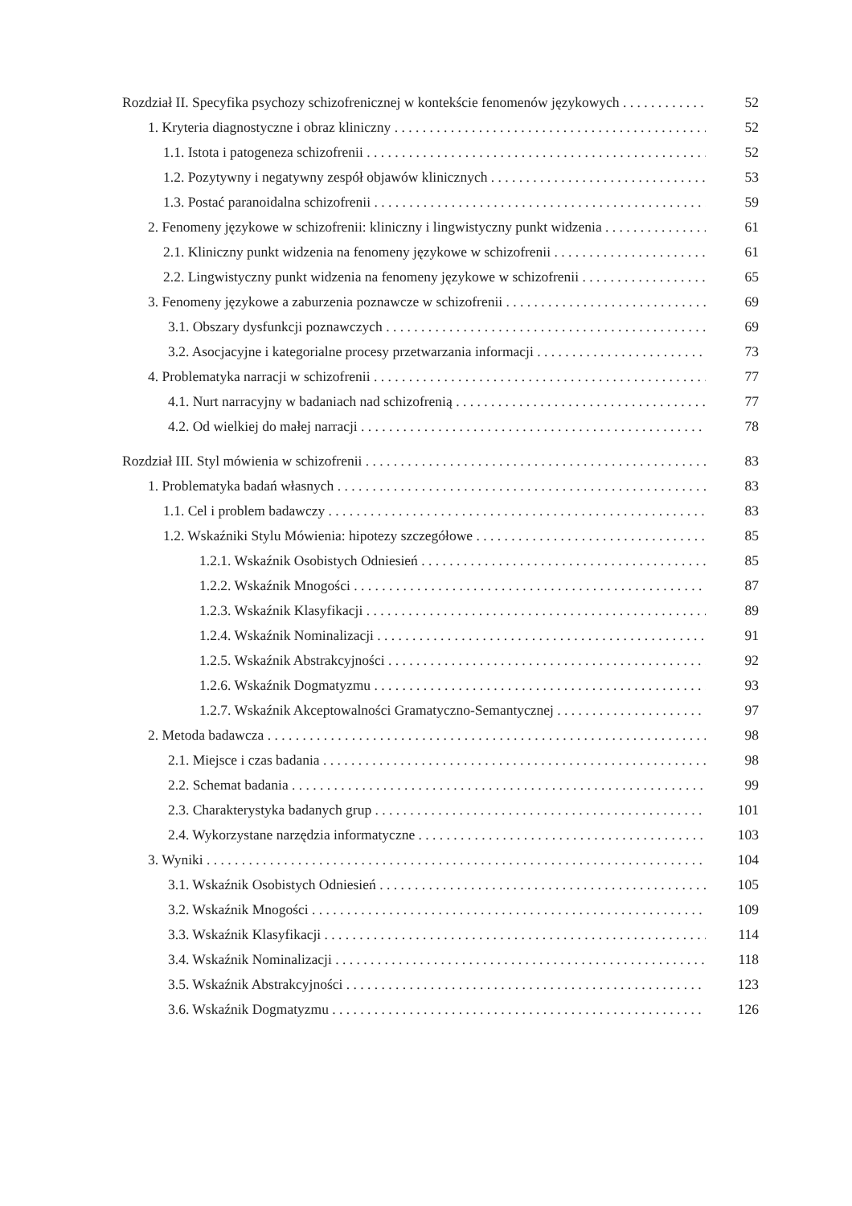Rozdział II. Specyfika psychozy schizofrenicznej w kontekście fenomenów językowych 52
1. Kryteria diagnostyczne i obraz kliniczny 52
1.1. Istota i patogeneza schizofrenii 52
1.2. Pozytywny i negatywny zespół objawów klinicznych 53
1.3. Postać paranoidalna schizofrenii 59
2. Fenomeny językowe w schizofrenii: kliniczny i lingwistyczny punkt widzenia 61
2.1. Kliniczny punkt widzenia na fenomeny językowe w schizofrenii 61
2.2. Lingwistyczny punkt widzenia na fenomeny językowe w schizofrenii 65
3. Fenomeny językowe a zaburzenia poznawcze w schizofrenii 69
3.1. Obszary dysfunkcji poznawczych 69
3.2. Asocjacyjne i kategorialne procesy przetwarzania informacji 73
4. Problematyka narracji w schizofrenii 77
4.1. Nurt narracyjny w badaniach nad schizofrenią 77
4.2. Od wielkiej do małej narracji 78
Rozdział III. Styl mówienia w schizofrenii 83
1. Problematyka badań własnych 83
1.1. Cel i problem badawczy 83
1.2. Wskaźniki Stylu Mówienia: hipotezy szczegółowe 85
1.2.1. Wskaźnik Osobistych Odniesień 85
1.2.2. Wskaźnik Mnogości 87
1.2.3. Wskaźnik Klasyfikacji 89
1.2.4. Wskaźnik Nominalizacji 91
1.2.5. Wskaźnik Abstrakcyjności 92
1.2.6. Wskaźnik Dogmatyzmu 93
1.2.7. Wskaźnik Akceptowalności Gramatyczno-Semantycznej 97
2. Metoda badawcza 98
2.1. Miejsce i czas badania 98
2.2. Schemat badania 99
2.3. Charakterystyka badanych grup 101
2.4. Wykorzystane narzędzia informatyczne 103
3. Wyniki 104
3.1. Wskaźnik Osobistych Odniesień 105
3.2. Wskaźnik Mnogości 109
3.3. Wskaźnik Klasyfikacji 114
3.4. Wskaźnik Nominalizacji 118
3.5. Wskaźnik Abstrakcyjności 123
3.6. Wskaźnik Dogmatyzmu 126